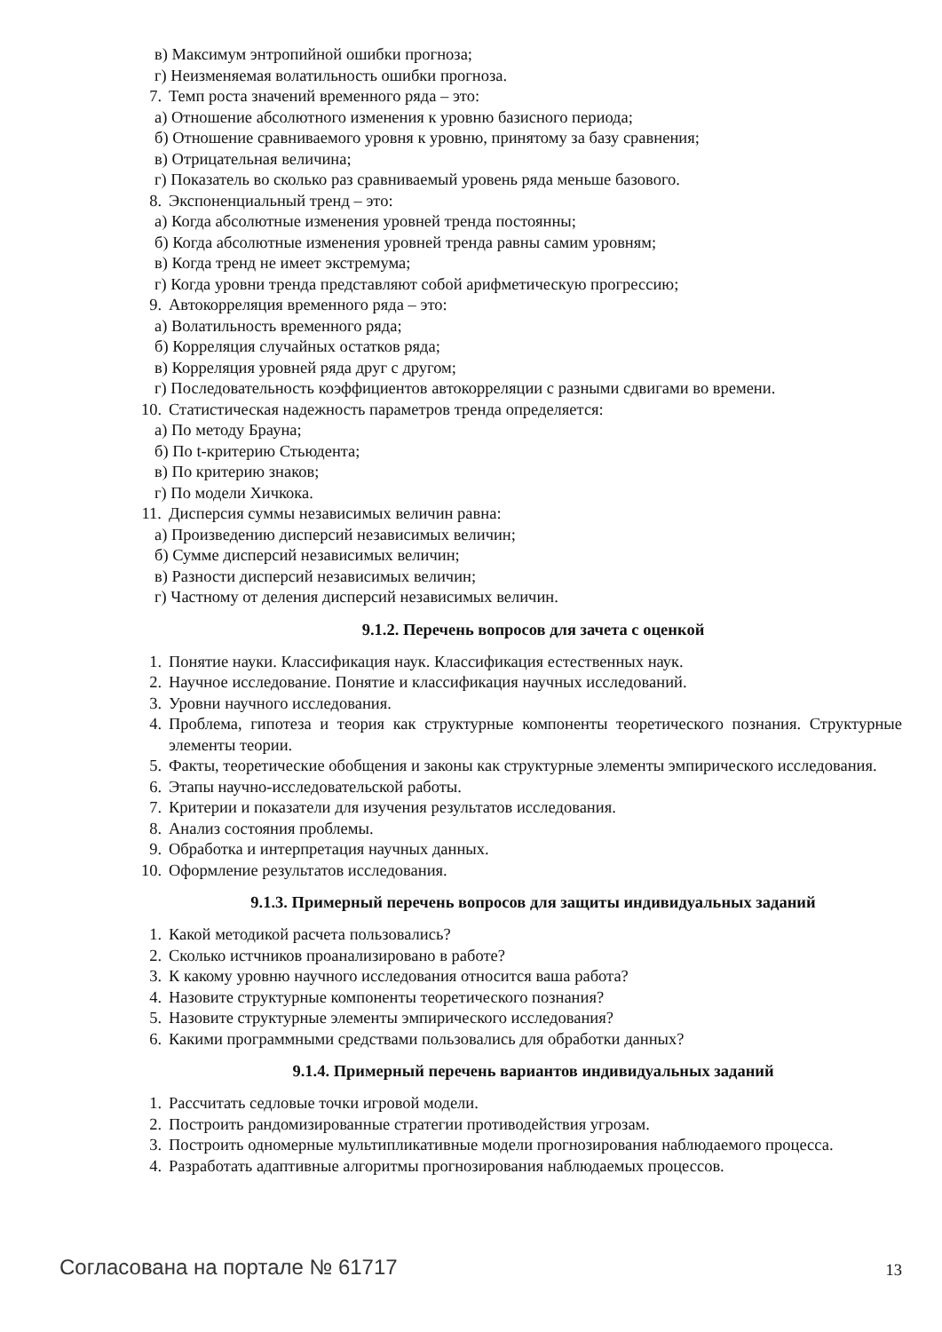в) Максимум энтропийной ошибки прогноза;
г) Неизменяемая волатильность ошибки прогноза.
7. Темп роста значений временного ряда – это:
а) Отношение абсолютного изменения к уровню базисного периода;
б) Отношение сравниваемого уровня к уровню, принятому за базу сравнения;
в) Отрицательная величина;
г) Показатель во сколько раз сравниваемый уровень ряда меньше базового.
8. Экспоненциальный тренд – это:
а) Когда абсолютные изменения уровней тренда постоянны;
б) Когда абсолютные изменения уровней тренда равны самим уровням;
в) Когда тренд не имеет экстремума;
г) Когда уровни тренда представляют собой арифметическую прогрессию;
9. Автокорреляция временного ряда – это:
а) Волатильность временного ряда;
б) Корреляция случайных остатков ряда;
в) Корреляция уровней ряда друг с другом;
г) Последовательность коэффициентов автокорреляции с разными сдвигами во времени.
10. Статистическая надежность параметров тренда определяется:
а) По методу Брауна;
б) По t-критерию Стьюдента;
в) По критерию знаков;
г) По модели Хичкока.
11. Дисперсия суммы независимых величин равна:
а) Произведению дисперсий независимых величин;
б) Сумме дисперсий независимых величин;
в) Разности дисперсий независимых величин;
г) Частному от деления дисперсий независимых величин.
9.1.2. Перечень вопросов для зачета с оценкой
1. Понятие науки. Классификация наук. Классификация естественных наук.
2. Научное исследование. Понятие и классификация научных исследований.
3. Уровни научного исследования.
4. Проблема, гипотеза и теория как структурные компоненты теоретического познания. Структурные элементы теории.
5. Факты, теоретические обобщения и законы как структурные элементы эмпирического исследования.
6. Этапы научно-исследовательской работы.
7. Критерии и показатели для изучения результатов исследования.
8. Анализ состояния проблемы.
9. Обработка и интерпретация научных данных.
10. Оформление результатов исследования.
9.1.3. Примерный перечень вопросов для защиты индивидуальных заданий
1. Какой методикой расчета пользовались?
2. Сколько истчников проанализировано в работе?
3. К какому уровню научного исследования относится ваша работа?
4. Назовите структурные компоненты теоретического познания?
5. Назовите структурные элементы эмпирического исследования?
6. Какими программными средствами пользовались для обработки данных?
9.1.4. Примерный перечень вариантов индивидуальных заданий
1. Рассчитать седловые точки игровой модели.
2. Построить рандомизированные стратегии противодействия угрозам.
3. Построить одномерные мультипликативные модели прогнозирования наблюдаемого процесса.
4. Разработать адаптивные алгоритмы прогнозирования наблюдаемых процессов.
Согласована на портале № 61717 13